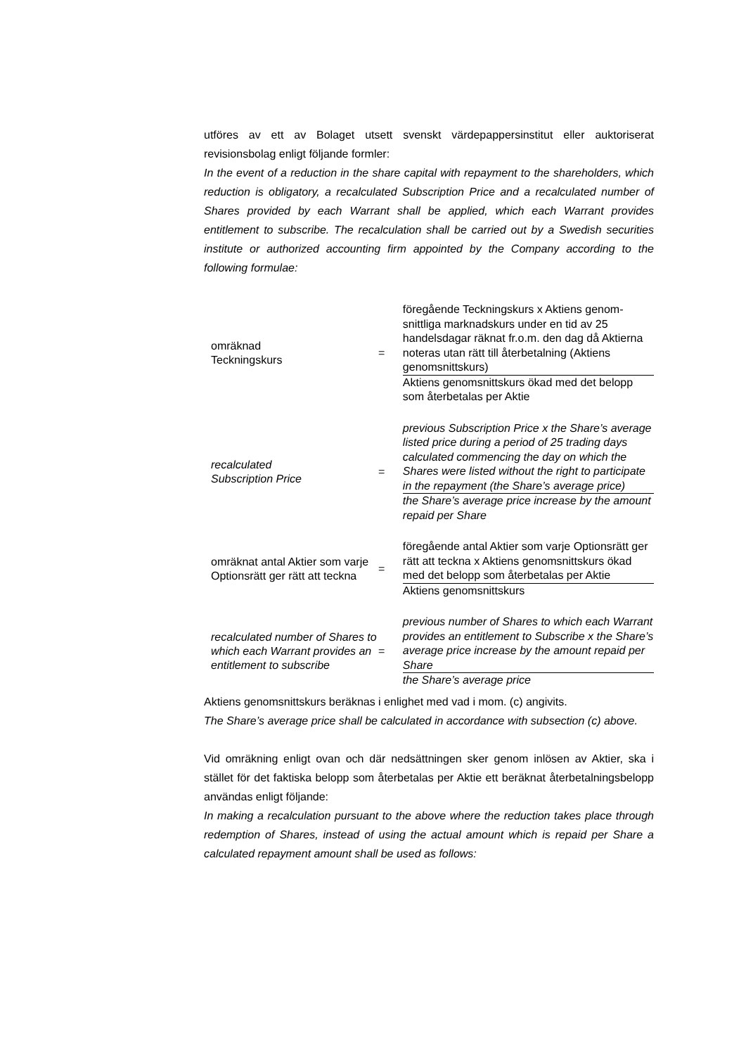utföres av ett av Bolaget utsett svenskt värdepappersinstitut eller auktoriserat revisionsbolag enligt följande formler:
In the event of a reduction in the share capital with repayment to the shareholders, which reduction is obligatory, a recalculated Subscription Price and a recalculated number of Shares provided by each Warrant shall be applied, which each Warrant provides entitlement to subscribe. The recalculation shall be carried out by a Swedish securities institute or authorized accounting firm appointed by the Company according to the following formulae:
omräknad
Teckningskurs
=
föregående Teckningskurs x Aktiens genom-snittliga marknadskurs under en tid av 25 handelsdagar räknat fr.o.m. den dag då Aktierna noteras utan rätt till återbetalning (Aktiens genomsnittskurs)
Aktiens genomsnittskurs ökad med det belopp som återbetalas per Aktie
recalculated
Subscription Price
=
previous Subscription Price x the Share’s average listed price during a period of 25 trading days calculated commencing the day on which the Shares were listed without the right to participate in the repayment (the Share’s average price)
the Share’s average price increase by the amount repaid per Share
omräknat antal Aktier som varje Optionsrätt ger rätt att teckna
=
föregående antal Aktier som varje Optionsrätt ger rätt att teckna x Aktiens genomsnittskurs ökad med det belopp som återbetalas per Aktie
Aktiens genomsnittskurs
recalculated number of Shares to which each Warrant provides an entitlement to subscribe
=
previous number of Shares to which each Warrant provides an entitlement to Subscribe x the Share’s average price increase by the amount repaid per Share
the Share’s average price
Aktiens genomsnittskurs beräknas i enlighet med vad i mom. (c) angivits.
The Share’s average price shall be calculated in accordance with subsection (c) above.
Vid omräkning enligt ovan och där nedsättningen sker genom inlösen av Aktier, ska i stället för det faktiska belopp som återbetalas per Aktie ett beräknat återbetalningsbelopp användas enligt följande:
In making a recalculation pursuant to the above where the reduction takes place through redemption of Shares, instead of using the actual amount which is repaid per Share a calculated repayment amount shall be used as follows: